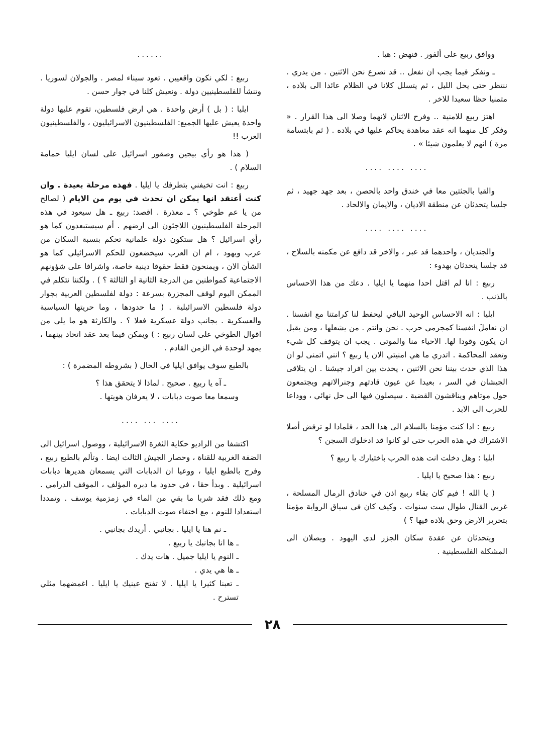ووافق ربيع على ألفور . فنهض : هيا .
ـ ونفكر فيما يجب ان نفعل .. قد نصرع نحن الاثنين . من يدري . ننتظر حتى يحل الليل ، ثم يتسلل كلانا في الظلام عائدا الى بلاده ، متمنيا حظا سعيدا للاخر .
اهتز ربيع للامنية .. وفرح الاثنان لانهما وصلا الى هذا القرار . « وفكر كل منهما انه عقد معاهدة يحاكم عليها في بلاده . ( ثم بابتسامة مرة ) انهم لا يعلمون شيئا » .
.... .... ....
والقيا بالجثتين معا في خندق واحد بالحصن ، بعد جهد جهيد ، ثم جلسا يتحدثان عن منطقة الاديان ، والايمان والالحاد .
.... .... ....
والجنديان ، واحدهما قد عبر ، والاخر قد دافع عن مكمنه بالسلاح ، قد جلسا يتحدثان بهدوء :
ربيع : انا لم اقتل احدا منهما يا ايليا . دعك من هذا الاحساس بالذنب .
ايليا : انه الاحساس الوحيد الباقي ليحفظ لنا كرامتنا مع انفسنا . ان نعاملَ انفسنا كمجرمي حرب . نحن وانتم . من يشعلها ، ومن يقبل ان يكون وقودا لها. الاحياء منا والموتى . يجب ان يتوقف كل شيء وتعقد المحاكمة . اتدري ما هي امنيتي الان يا ربيع ؟ انني اتمنى لو ان هذا الذي حدث بيننا نحن الاثنين ، يحدث بين افراد جيشنا . ان يتلاقى الجيشان في السر ، بعيدا عن عيون قادتهم وجنرالاتهم ويجتمعون حول موتاهم ويناقشون القضية . سيصلون فيها الى حل نهائي ، ووداعا للحرب الى الابد .
ربيع : اذا كنت مؤمنا بالسلام الى هذا الحد ، فلماذا لو ترفض أصلا الاشتراك في هذه الحرب حتى لو كانوا قد ادخلوك السجن ؟
ايليا : وهل دخلت انت هذه الحرب باختيارك يا ربيع ؟
ربيع : هذا صحيح يا ايليا .
( يا الله ! فيم كان بقاء ربيع اذن في خنادق الرمال المسلحة ، غربي القنال طوال ست سنوات . وكيف كان في سياق الرواية مؤمنا بتحرير الارض وحق بلاده فيها ؟ )
ويتحدثان عن عقدة سكان الجزر لدى اليهود . ويصلان الى المشكلة الفلسطينية .
......
ربيع : لكي نكون واقعيين . تعود سيناء لمصر . والجولان لسوريا . وتنشأ للفلسطينيين دولة . ونعيش كلنا في جوار حسن .
ايليا : ( بل ) أرض واحدة . هي ارض فلسطين، تقوم عليها دولة واحدة يعيش عليها الجميع: الفلسطينيون الاسرائيليون ، والفلسطينيون العرب !!
( هذا هو رأي بيجين وصقور اسرائيل على لسان ايليا حمامة السلام ) .
ربيع : انت تخيفني بتطرفك يا ايليا . فهذه مرحلة بعيدة . وان كنت أعتقد انها يمكن ان تحدث في يوم من الايام ( لصالح من يا عم طوخي ؟ ـ معذرة . اقصد: ربيع ـ هل سيعود في هذه المرحلة الفلسطينيون اللاجئون الى ارضهم . أم سيستبعدون كما هو رأي اسرائيل ؟ هل ستكون دولة علمانية تحكم بنسبة السكان من عرب ويهود ، ام ان العرب سيخضعون للحكم الاسرائيلي كما هو الشأن الان ، ويمنحون فقط حقوقا دينية خاصة، واشرافا على شؤونهم الاجتماعية كمواطنين من الدرجة الثانية او الثالثة ؟ ) . ولكننا نتكلم في الممكن اليوم لوقف المجزرة بسرعة : دولة لفلسطين العربية بجوار دولة فلسطين الاسرائيلية . ( ما حدودها ، وما حريتها السياسية والعسكرية . بجانب دولة عسكرية فعلا ؟ . والكارثة هو ما يلي من اقوال الطوخي على لسان ربيع : ) ويمكن فيما بعد عقد اتحاد بينهما ، يمهد لوحدة في الزمن القادم .
بالطبع سوف يوافق ايليا في الحال ( بشروطه المضمرة ) :
ـ آه يا ربيع . صحيح . لماذا لا يتحقق هذا ؟
وسمعا معا صوت دبابات ، لا يعرفان هويتها .
.... ... ....
اكتشفا من الراديو حكاية الثغرة الاسرائيلية ، ووصول اسرائيل الى الضفة الغربية للقناة ، وحصار الجيش الثالث ايضا . وتألم بالطبع ربيع ، وفرح بالطبع ايليا ، ووعيا ان الدبابات التي يسمعان هديرها دبابات اسرائيلية . وبدأ حقا ، في حدود ما دبره المؤلف ، الموقف الدرامي . ومع ذلك فقد شربا ما بقي من الماء في زمزمية يوسف . وتمددا استعدادا للنوم ، مع اختفاء صوت الدبابات .
ـ نم هنا يا ايليا . بجانبي . أريدك بجانبي .
ـ ها انا بجانبك يا ربيع .
ـ النوم يا ايليا جميل . هات يدك .
ـ ها هي يدي .
ـ تعبنا كثيرا يا ايليا . لا تفتح عينيك يا ايليا . اغمضهما مثلي تسترح .
٢٨